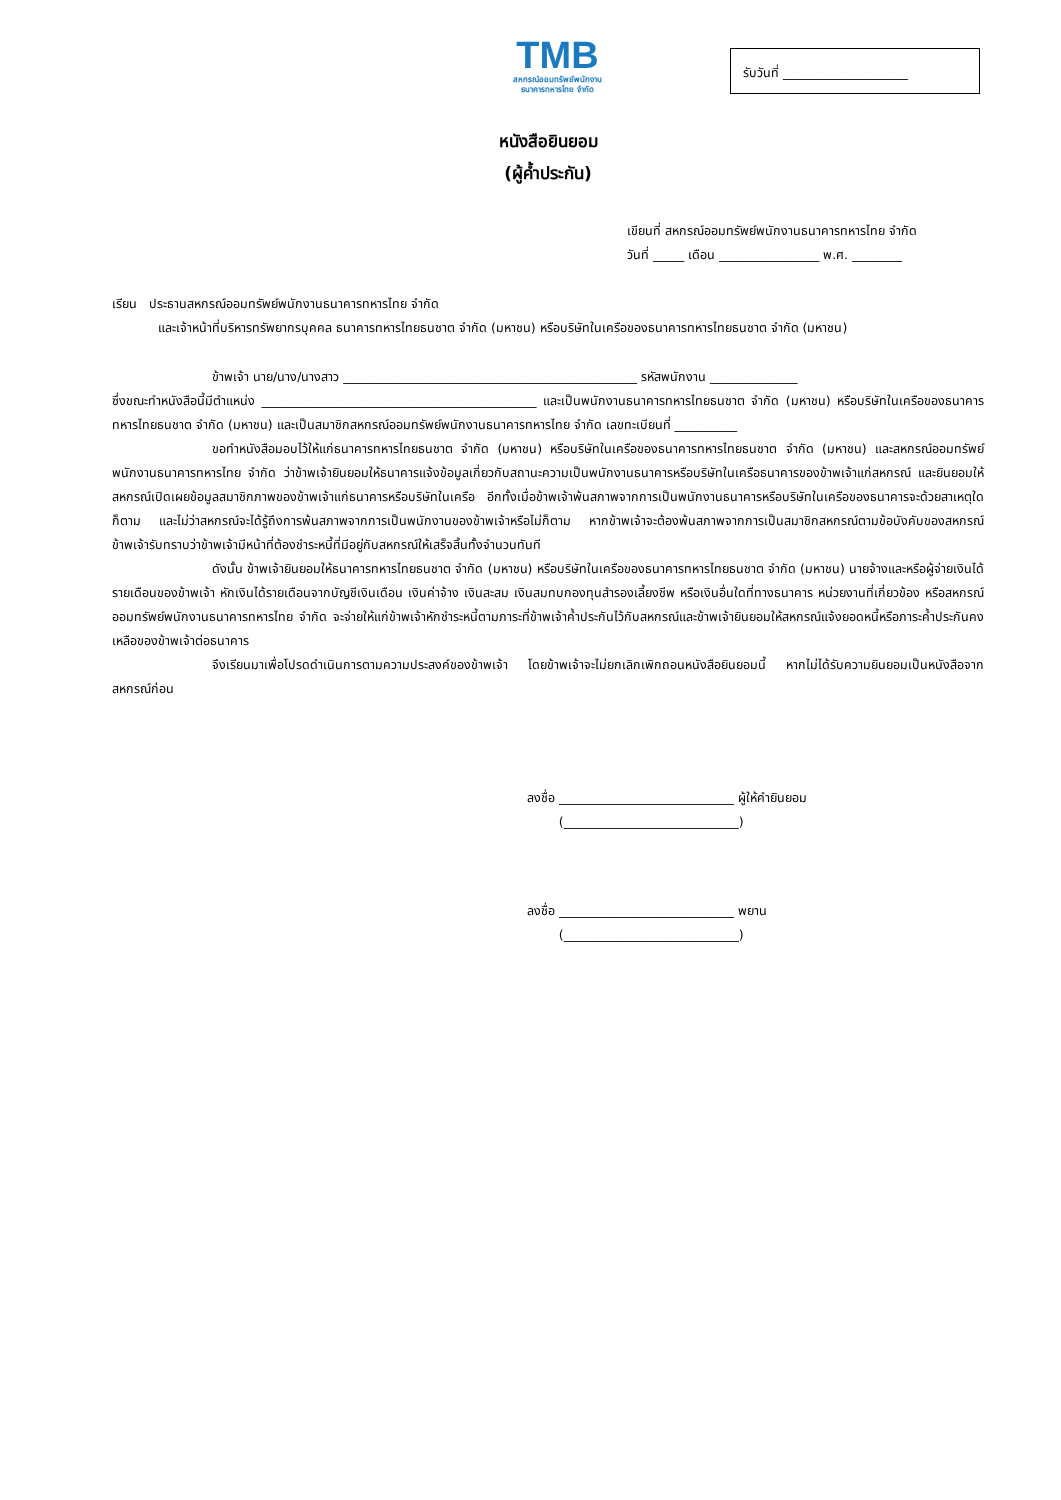TMB
สหกรณ์ออมทรัพย์พนักงาน
ธนาคารทหารไทย จำกัด
รับวันที่ ____________________
หนังสือยินยอม
(ผู้ค้ำประกัน)
เขียนที่ สหกรณ์ออมทรัพย์พนักงานธนาคารทหารไทย จำกัด
วันที่ _____ เดือน ________________ พ.ศ. ________
เรียน ประธานสหกรณ์ออมทรัพย์พนักงานธนาคารทหารไทย จำกัด
และเจ้าหน้าที่บริหารทรัพยากรบุคคล ธนาคารทหารไทยธนชาต จำกัด (มหาชน) หรือบริษัทในเครือของธนาคารทหารไทยธนชาต จำกัด (มหาชน)
ข้าพเจ้า นาย/นาง/นางสาว _______________________________________________ รหัสพนักงาน ______________
ซึ่งขณะทำหนังสือนี้มีตำแหน่ง ____________________________________________ และเป็นพนักงานธนาคารทหารไทยธนชาต จำกัด (มหาชน) หรือบริษัทในเครือของธนาคารทหารไทยธนชาต จำกัด (มหาชน) และเป็นสมาชิกสหกรณ์ออมทรัพย์พนักงานธนาคารทหารไทย จำกัด เลขทะเบียนที่ __________
ขอทำหนังสือมอบไว้ให้แก่ธนาคารทหารไทยธนชาต จำกัด (มหาชน) หรือบริษัทในเครือของธนาคารทหารไทยธนชาต จำกัด (มหาชน) และสหกรณ์ออมทรัพย์พนักงานธนาคารทหารไทย จำกัด ว่าข้าพเจ้ายินยอมให้ธนาคารแจ้งข้อมูลเกี่ยวกับสถานะความเป็นพนักงานธนาคารหรือบริษัทในเครือธนาคารของข้าพเจ้าแก่สหกรณ์ และยินยอมให้สหกรณ์เปิดเผยข้อมูลสมาชิกภาพของข้าพเจ้าแก่ธนาคารหรือบริษัทในเครือ อีกทั้งเมื่อข้าพเจ้าพ้นสภาพจากการเป็นพนักงานธนาคารหรือบริษัทในเครือของธนาคารจะด้วยสาเหตุใดก็ตาม และไม่ว่าสหกรณ์จะได้รู้ถึงการพ้นสภาพจากการเป็นพนักงานของข้าพเจ้าหรือไม่ก็ตาม หากข้าพเจ้าจะต้องพ้นสภาพจากการเป็นสมาชิกสหกรณ์ตามข้อบังคับของสหกรณ์ ข้าพเจ้ารับทราบว่าข้าพเจ้ามีหน้าที่ต้องชำระหนี้ที่มีอยู่กับสหกรณ์ให้เสร็จสิ้นทั้งจำนวนทันที
ดังนั้น ข้าพเจ้ายินยอมให้ธนาคารทหารไทยธนชาต จำกัด (มหาชน) หรือบริษัทในเครือของธนาคารทหารไทยธนชาต จำกัด (มหาชน) นายจ้างและหรือผู้จ่ายเงินได้รายเดือนของข้าพเจ้า หักเงินได้รายเดือนจากบัญชีเงินเดือน เงินค่าจ้าง เงินสะสม เงินสมทบกองทุนสำรองเลี้ยงชีพ หรือเงินอื่นใดที่ทางธนาคาร หน่วยงานที่เกี่ยวข้อง หรือสหกรณ์ออมทรัพย์พนักงานธนาคารทหารไทย จำกัด จะจ่ายให้แก่ข้าพเจ้าหักชำระหนี้ตามภาระที่ข้าพเจ้าค้ำประกันไว้กับสหกรณ์และข้าพเจ้ายินยอมให้สหกรณ์แจ้งยอดหนี้หรือภาระค้ำประกันคงเหลือของข้าพเจ้าต่อธนาคาร
จึงเรียนมาเพื่อโปรดดำเนินการตามความประสงค์ของข้าพเจ้า โดยข้าพเจ้าจะไม่ยกเลิกเพิกถอนหนังสือยินยอมนี้ หากไม่ได้รับความยินยอมเป็นหนังสือจากสหกรณ์ก่อน
ลงชื่อ ____________________________ ผู้ให้คำยินยอม
(____________________________)
ลงชื่อ ____________________________ พยาน
(____________________________)